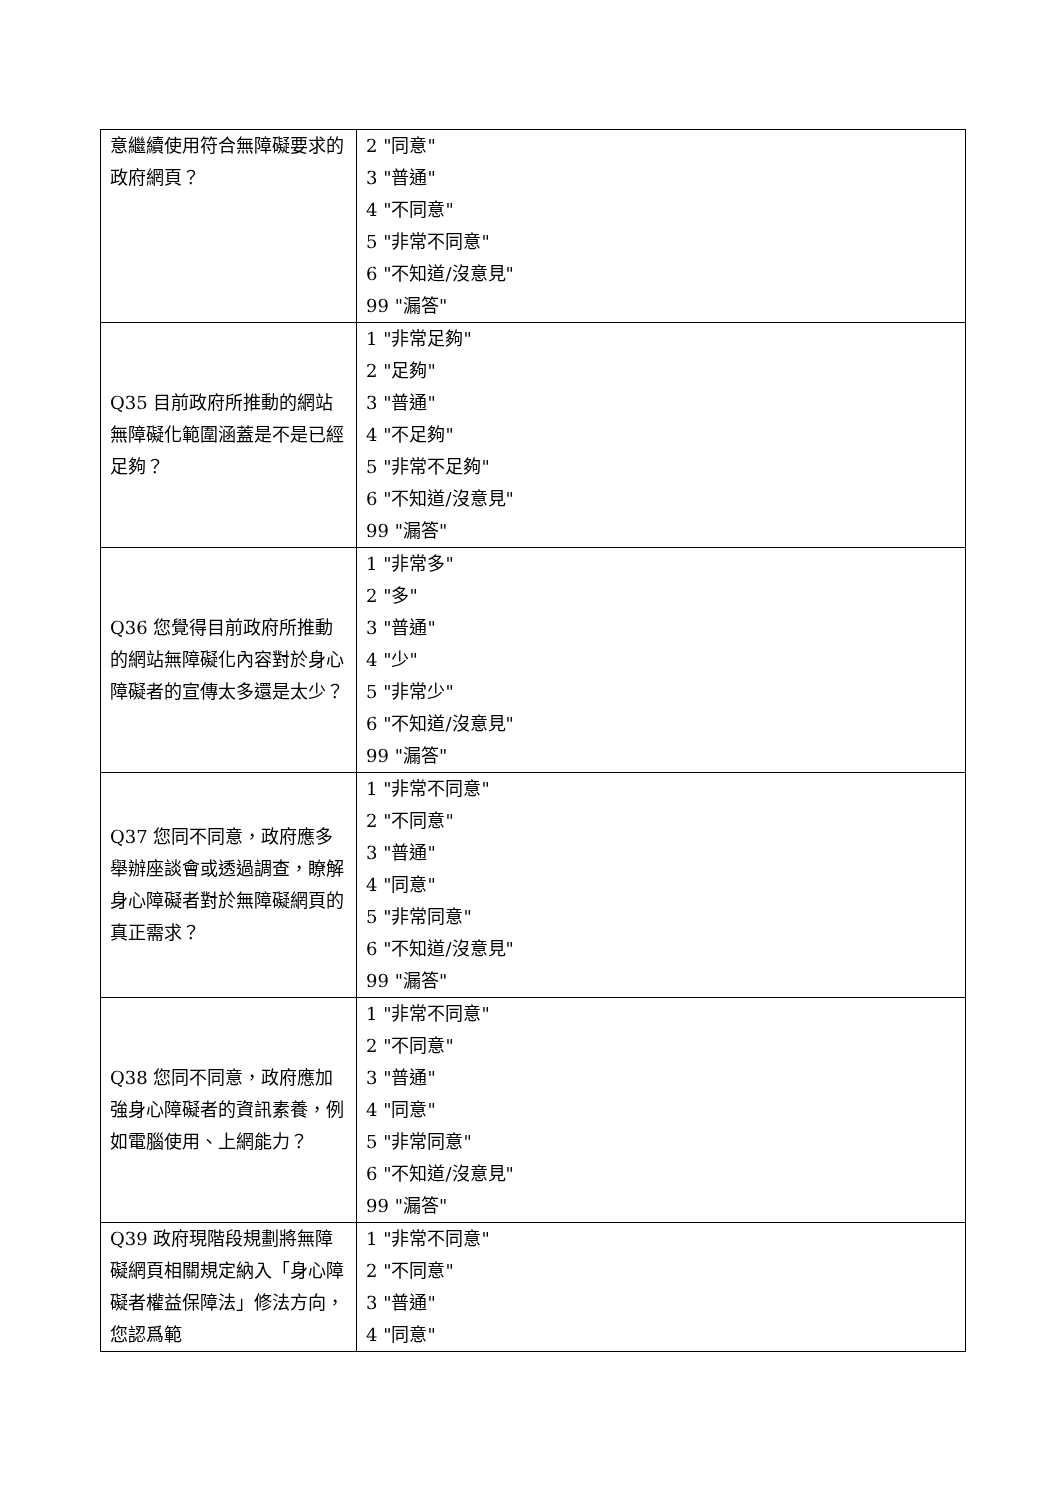| 意繼續使用符合無障礙要求的政府網頁？ | 2 "同意" 3 "普通" 4 "不同意" 5 "非常不同意" 6 "不知道/沒意見" 99 "漏答" |
| Q35 目前政府所推動的網站無障礙化範圍涵蓋是不是已經足夠？ | 1 "非常足夠" 2 "足夠" 3 "普通" 4 "不足夠" 5 "非常不足夠" 6 "不知道/沒意見" 99 "漏答" |
| Q36 您覺得目前政府所推動的網站無障礙化內容對於身心障礙者的宣傳太多還是太少？ | 1 "非常多" 2 "多" 3 "普通" 4 "少" 5 "非常少" 6 "不知道/沒意見" 99 "漏答" |
| Q37 您同不同意，政府應多舉辦座談會或透過調查，瞭解身心障礙者對於無障礙網頁的真正需求？ | 1 "非常不同意" 2 "不同意" 3 "普通" 4 "同意" 5 "非常同意" 6 "不知道/沒意見" 99 "漏答" |
| Q38 您同不同意，政府應加強身心障礙者的資訊素養，例如電腦使用、上網能力？ | 1 "非常不同意" 2 "不同意" 3 "普通" 4 "同意" 5 "非常同意" 6 "不知道/沒意見" 99 "漏答" |
| Q39 政府現階段規劃將無障礙網頁相關規定納入「身心障礙者權益保障法」修法方向，您認爲範 | 1 "非常不同意" 2 "不同意" 3 "普通" 4 "同意" |